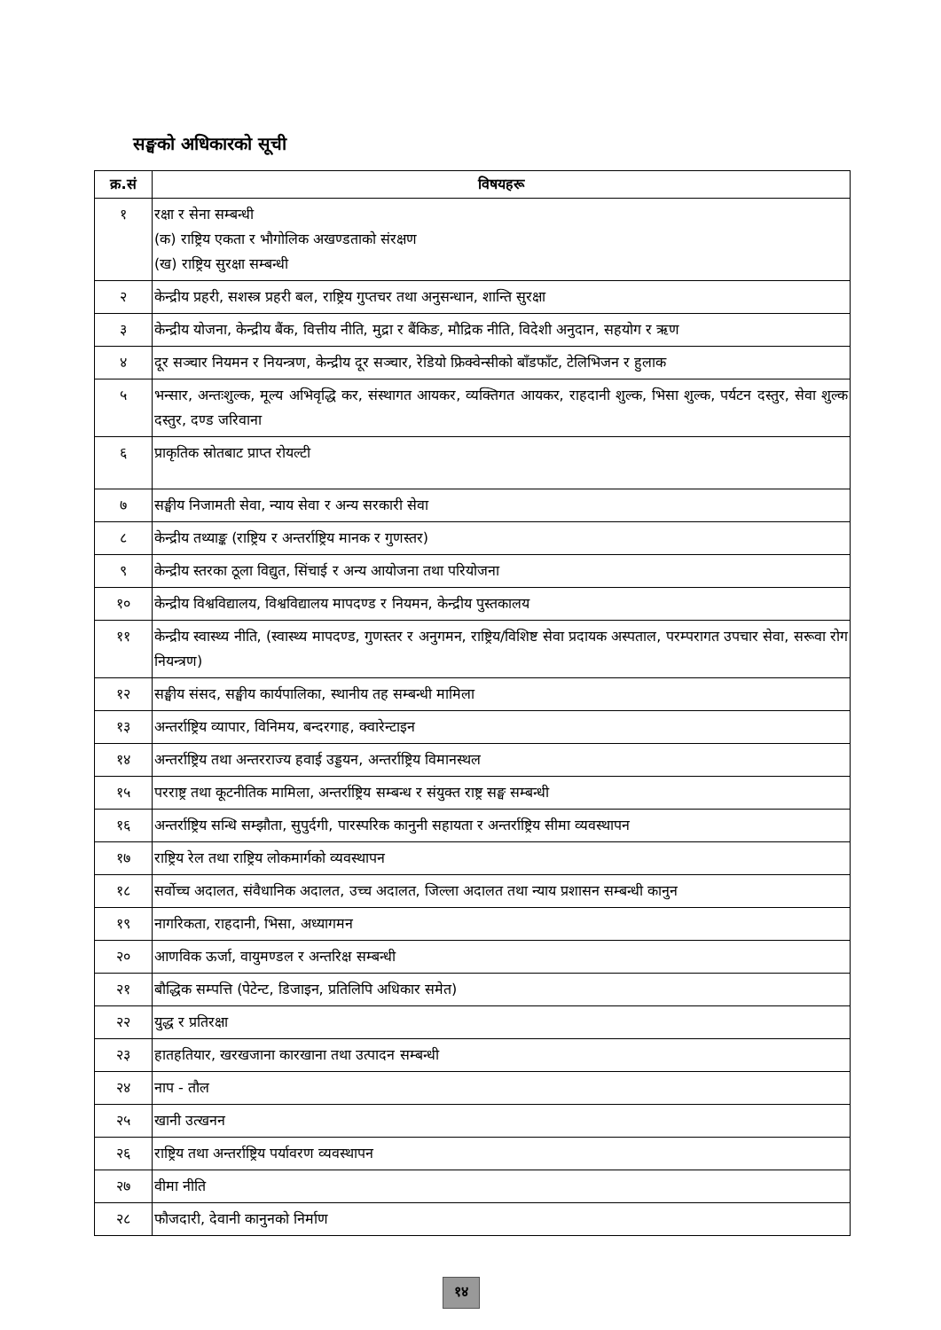सङ्घको अधिकारको सूची
| क्र.सं | विषयहरू |
| --- | --- |
| १ | रक्षा र सेना सम्बन्धी (क) राष्ट्रिय एकता र भौगोलिक अखण्डताको संरक्षण (ख) राष्ट्रिय सुरक्षा सम्बन्धी |
| २ | केन्द्रीय प्रहरी, सशस्त्र प्रहरी बल, राष्ट्रिय गुप्तचर तथा अनुसन्धान, शान्ति सुरक्षा |
| ३ | केन्द्रीय योजना, केन्द्रीय बैंक, वित्तीय नीति, मुद्रा र बैंकिङ, मौद्रिक नीति, विदेशी अनुदान, सहयोग र ऋण |
| ४ | दूर सञ्चार नियमन र नियन्त्रण, केन्द्रीय दूर सञ्चार, रेडियो फ्रिक्वेन्सीको बाँडफाँट, टेलिभिजन र हुलाक |
| ५ | भन्सार, अन्तःशुल्क, मूल्य अभिवृद्धि कर, संस्थागत आयकर, व्यक्तिगत आयकर, राहदानी शुल्क, भिसा शुल्क, पर्यटन दस्तुर, सेवा शुल्क दस्तुर, दण्ड जरिवाना |
| ६ | प्राकृतिक स्रोतबाट प्राप्त रोयल्टी |
| ७ | सङ्घीय निजामती सेवा, न्याय सेवा र अन्य सरकारी सेवा |
| ८ | केन्द्रीय तथ्याङ्क (राष्ट्रिय र अन्तर्राष्ट्रिय मानक र गुणस्तर) |
| ९ | केन्द्रीय स्तरका ठूला विद्युत, सिंचाई र अन्य आयोजना तथा परियोजना |
| १० | केन्द्रीय विश्वविद्यालय, विश्वविद्यालय मापदण्ड र नियमन, केन्द्रीय पुस्तकालय |
| ११ | केन्द्रीय स्वास्थ्य नीति, (स्वास्थ्य मापदण्ड, गुणस्तर र अनुगमन, राष्ट्रिय/विशिष्ट सेवा प्रदायक अस्पताल, परम्परागत उपचार सेवा, सरूवा रोग नियन्त्रण) |
| १२ | सङ्घीय संसद, सङ्घीय कार्यपालिका, स्थानीय तह सम्बन्धी मामिला |
| १३ | अन्तर्राष्ट्रिय व्यापार, विनिमय, बन्दरगाह, क्वारेन्टाइन |
| १४ | अन्तर्राष्ट्रिय तथा अन्तरराज्य हवाई उड्डयन, अन्तर्राष्ट्रिय विमानस्थल |
| १५ | परराष्ट्र तथा कूटनीतिक मामिला, अन्तर्राष्ट्रिय सम्बन्ध र संयुक्त राष्ट्र सङ्घ सम्बन्धी |
| १६ | अन्तर्राष्ट्रिय सन्धि सम्झौता, सुपुर्दगी, पारस्परिक कानुनी सहायता र अन्तर्राष्ट्रिय सीमा व्यवस्थापन |
| १७ | राष्ट्रिय रेल तथा राष्ट्रिय लोकमार्गको व्यवस्थापन |
| १८ | सर्वोच्च अदालत, संवैधानिक अदालत, उच्च अदालत, जिल्ला अदालत तथा न्याय प्रशासन सम्बन्धी कानुन |
| १९ | नागरिकता, राहदानी, भिसा, अध्यागमन |
| २० | आणविक ऊर्जा, वायुमण्डल र अन्तरिक्ष सम्बन्धी |
| २१ | बौद्धिक सम्पत्ति (पेटेन्ट, डिजाइन, प्रतिलिपि अधिकार समेत) |
| २२ | युद्ध र प्रतिरक्षा |
| २३ | हातहतियार, खरखजाना कारखाना तथा उत्पादन सम्बन्धी |
| २४ | नाप - तौल |
| २५ | खानी उत्खनन |
| २६ | राष्ट्रिय तथा अन्तर्राष्ट्रिय पर्यावरण व्यवस्थापन |
| २७ | वीमा नीति |
| २८ | फौजदारी, देवानी कानुनको निर्माण |
१४